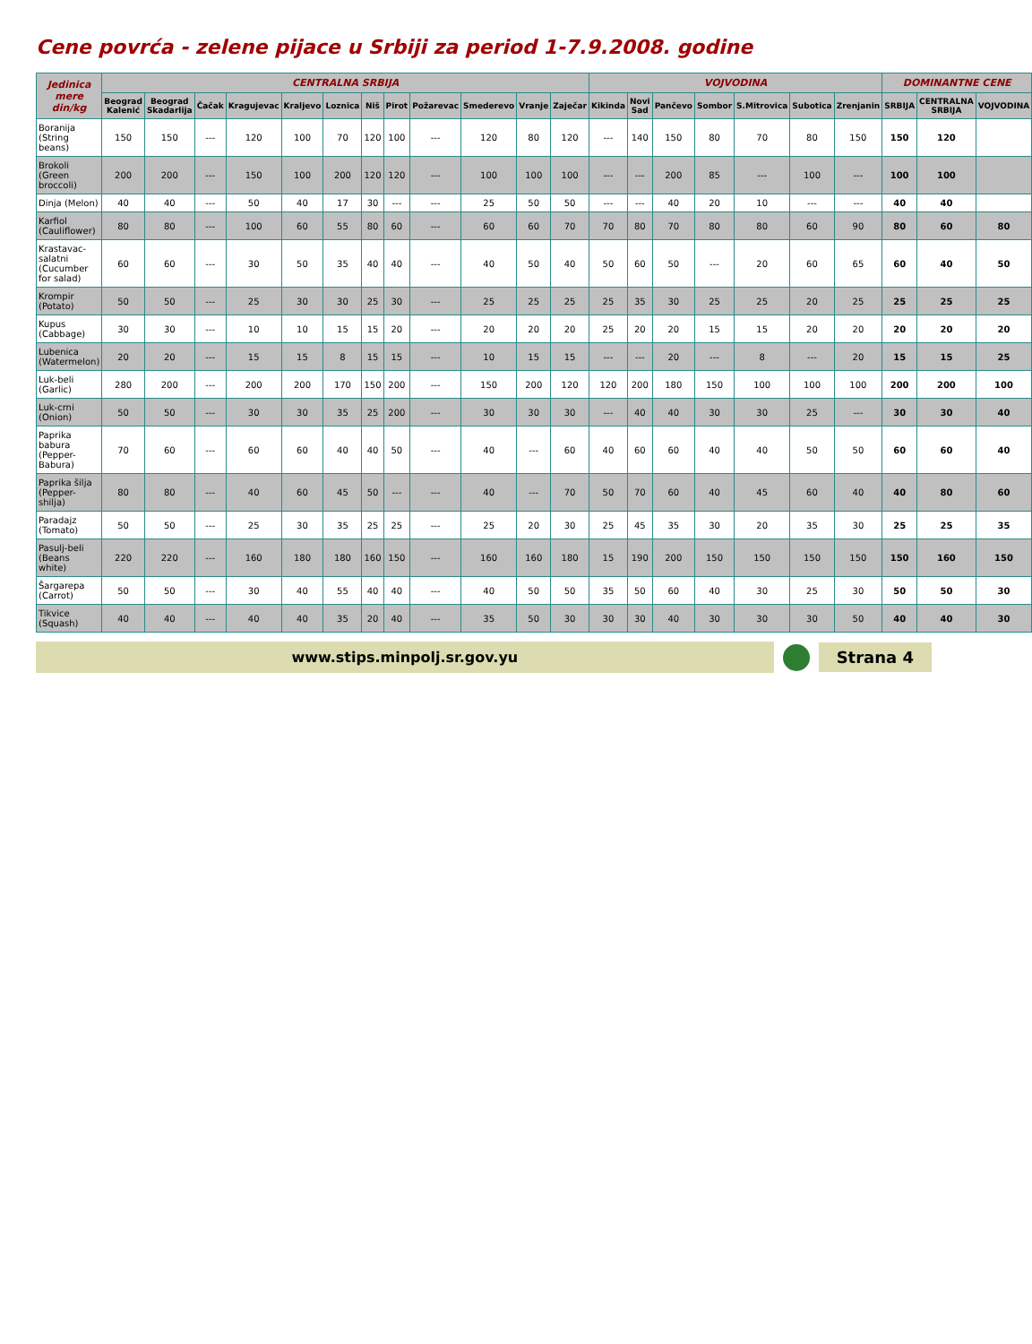Cene povrća - zelene pijace u Srbiji za period 1-7.9.2008. godine
| Jedinica mere din/kg | CENTRALNA SRBIJA | | | | | | | | | | | | VOJVODINA | | | | | | | DOMINANTNE CENE | | |
| --- | --- | --- | --- | --- | --- | --- | --- | --- | --- | --- | --- | --- | --- | --- | --- | --- | --- | --- | --- | --- | --- | --- |
| | Beograd Kalenić | Beograd Skadarlija | Čačak | Kragujevac | Kraljevo | Loznica | Niš | Pirot | Požarevac | Smederevo | Vranje | Zaječar | Kikinda | Novi Sad | Pančevo | Sombor | S.Mitrovica | Subotica | Zrenjanin | SRBIJA | CENTRALNA SRBIJA | VOJVODINA |
| Boranija (String beans) | 150 | 150 | --- | 120 | 100 | 70 | 120 | 100 | --- | 120 | 80 | 120 | --- | 140 | 150 | 80 | 70 | 80 | 150 | 150 | 120 | |
| Brokoli (Green broccoli) | 200 | 200 | --- | 150 | 100 | 200 | 120 | 120 | --- | 100 | 100 | 100 | --- | --- | 200 | 85 | --- | 100 | --- | 100 | 100 | |
| Dinja (Melon) | 40 | 40 | --- | 50 | 40 | 17 | 30 | --- | --- | 25 | 50 | 50 | --- | --- | 40 | 20 | 10 | --- | --- | 40 | 40 | |
| Karfiol (Cauliflower) | 80 | 80 | --- | 100 | 60 | 55 | 80 | 60 | --- | 60 | 60 | 70 | 70 | 80 | 70 | 80 | 80 | 60 | 90 | 80 | 60 | 80 |
| Krastavac-salatni (Cucumber for salad) | 60 | 60 | --- | 30 | 50 | 35 | 40 | 40 | --- | 40 | 50 | 40 | 50 | 60 | 50 | --- | 20 | 60 | 65 | 60 | 40 | 50 |
| Krompir (Potato) | 50 | 50 | --- | 25 | 30 | 30 | 25 | 30 | --- | 25 | 25 | 25 | 25 | 35 | 30 | 25 | 25 | 20 | 25 | 25 | 25 | 25 |
| Kupus (Cabbage) | 30 | 30 | --- | 10 | 10 | 15 | 15 | 20 | --- | 20 | 20 | 20 | 25 | 20 | 20 | 15 | 15 | 20 | 20 | 20 | 20 | 20 |
| Lubenica (Watermelon) | 20 | 20 | --- | 15 | 15 | 8 | 15 | 15 | --- | 10 | 15 | 15 | --- | --- | 20 | --- | 8 | --- | 20 | 15 | 15 | 25 |
| Luk-beli (Garlic) | 280 | 200 | --- | 200 | 200 | 170 | 150 | 200 | --- | 150 | 200 | 120 | 120 | 200 | 180 | 150 | 100 | 100 | 100 | 200 | 200 | 100 |
| Luk-crni (Onion) | 50 | 50 | --- | 30 | 30 | 35 | 25 | 200 | --- | 30 | 30 | 30 | --- | 40 | 40 | 30 | 30 | 25 | --- | 30 | 30 | 40 |
| Paprika babura (Pepper-Babura) | 70 | 60 | --- | 60 | 60 | 40 | 40 | 50 | --- | 40 | --- | 60 | 40 | 60 | 60 | 40 | 40 | 50 | 50 | 60 | 60 | 40 |
| Paprika šilja (Pepper-shilja) | 80 | 80 | --- | 40 | 60 | 45 | 50 | --- | --- | 40 | --- | 70 | 50 | 70 | 60 | 40 | 45 | 60 | 40 | 40 | 80 | 60 |
| Paradajz (Tomato) | 50 | 50 | --- | 25 | 30 | 35 | 25 | 25 | --- | 25 | 20 | 30 | 25 | 45 | 35 | 30 | 20 | 35 | 30 | 25 | 25 | 35 |
| Pasulj-beli (Beans white) | 220 | 220 | --- | 160 | 180 | 180 | 160 | 150 | --- | 160 | 160 | 180 | 15 | 190 | 200 | 150 | 150 | 150 | 150 | 150 | 160 | 150 |
| Šargarepa (Carrot) | 50 | 50 | --- | 30 | 40 | 55 | 40 | 40 | --- | 40 | 50 | 50 | 35 | 50 | 60 | 40 | 30 | 25 | 30 | 50 | 50 | 30 |
| Tikvice (Squash) | 40 | 40 | --- | 40 | 40 | 35 | 20 | 40 | --- | 35 | 50 | 30 | 30 | 30 | 40 | 30 | 30 | 30 | 50 | 40 | 40 | 30 |
www.stips.minpolj.sr.gov.yu Strana 4